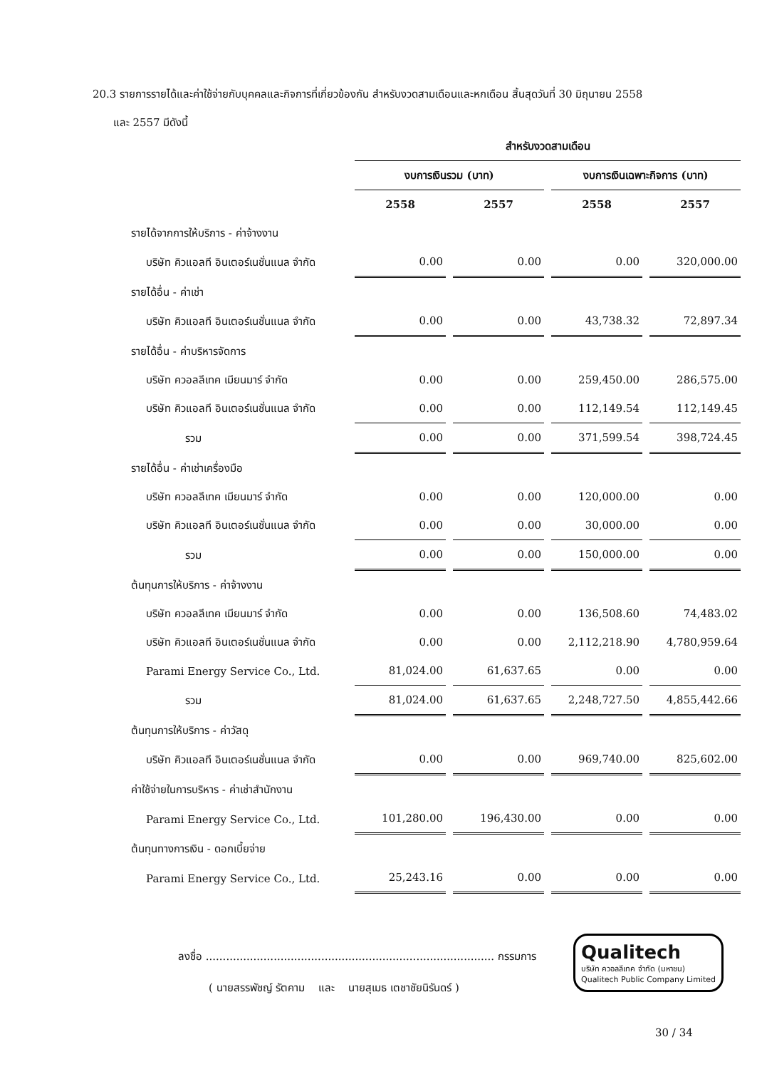20.3 รายการรายได้และค่าใช้จ่ายกับบุคคลและกิจการที่เกี่ยวข้องกัน สำหรับงวดสามเดือนและหกเดือน สิ้นสุดวันที่ 30 มิถุนายน 2558
และ 2557 มีดังนี้
| | สำหรับงวดสามเดือน | | | |
| --- | --- | --- | --- | --- |
| | งบการเงินรวม (บาท) | | งบการเงินเฉพาะกิจการ (บาท) | |
| | 2558 | 2557 | 2558 | 2557 |
| รายได้จากการให้บริการ - ค่าจ้างงาน | | | | |
| บริษัท คิวแอลที อินเตอร์เนชั่นแนล จำกัด | 0.00 | 0.00 | 0.00 | 320,000.00 |
| รายได้อื่น - ค่าเช่า | | | | |
| บริษัท คิวแอลที อินเตอร์เนชั่นแนล จำกัด | 0.00 | 0.00 | 43,738.32 | 72,897.34 |
| รายได้อื่น - ค่าบริหารจัดการ | | | | |
| บริษัท ควอลลีเทค เมียนมาร์ จำกัด | 0.00 | 0.00 | 259,450.00 | 286,575.00 |
| บริษัท คิวแอลที อินเตอร์เนชั่นแนล จำกัด | 0.00 | 0.00 | 112,149.54 | 112,149.45 |
| รวม | 0.00 | 0.00 | 371,599.54 | 398,724.45 |
| รายได้อื่น - ค่าเช่าเครื่องมือ | | | | |
| บริษัท ควอลลีเทค เมียนมาร์ จำกัด | 0.00 | 0.00 | 120,000.00 | 0.00 |
| บริษัท คิวแอลที อินเตอร์เนชั่นแนล จำกัด | 0.00 | 0.00 | 30,000.00 | 0.00 |
| รวม | 0.00 | 0.00 | 150,000.00 | 0.00 |
| ต้นทุนการให้บริการ - ค่าจ้างงาน | | | | |
| บริษัท ควอลลีเทค เมียนมาร์ จำกัด | 0.00 | 0.00 | 136,508.60 | 74,483.02 |
| บริษัท คิวแอลที อินเตอร์เนชั่นแนล จำกัด | 0.00 | 0.00 | 2,112,218.90 | 4,780,959.64 |
| Parami Energy Service Co., Ltd. | 81,024.00 | 61,637.65 | 0.00 | 0.00 |
| รวม | 81,024.00 | 61,637.65 | 2,248,727.50 | 4,855,442.66 |
| ต้นทุนการให้บริการ - ค่าวัสดุ | | | | |
| บริษัท คิวแอลที อินเตอร์เนชั่นแนล จำกัด | 0.00 | 0.00 | 969,740.00 | 825,602.00 |
| ค่าใช้จ่ายในการบริหาร - ค่าเช่าสำนักงาน | | | | |
| Parami Energy Service Co., Ltd. | 101,280.00 | 196,430.00 | 0.00 | 0.00 |
| ต้นทุนทางการเงิน - ดอกเบี้ยจ่าย | | | | |
| Parami Energy Service Co., Ltd. | 25,243.16 | 0.00 | 0.00 | 0.00 |
ลงชื่อ ..................................................................................... กรรมการ
( นายสรรพัชญ์ รัตคาม และ นายสุเมธ เตชาชัยนิรันดร์ )
Qualitech
บริษัท ควอลลีเทค จำกัด (มหาชน)
Qualitech Public Company Limited
30 / 34